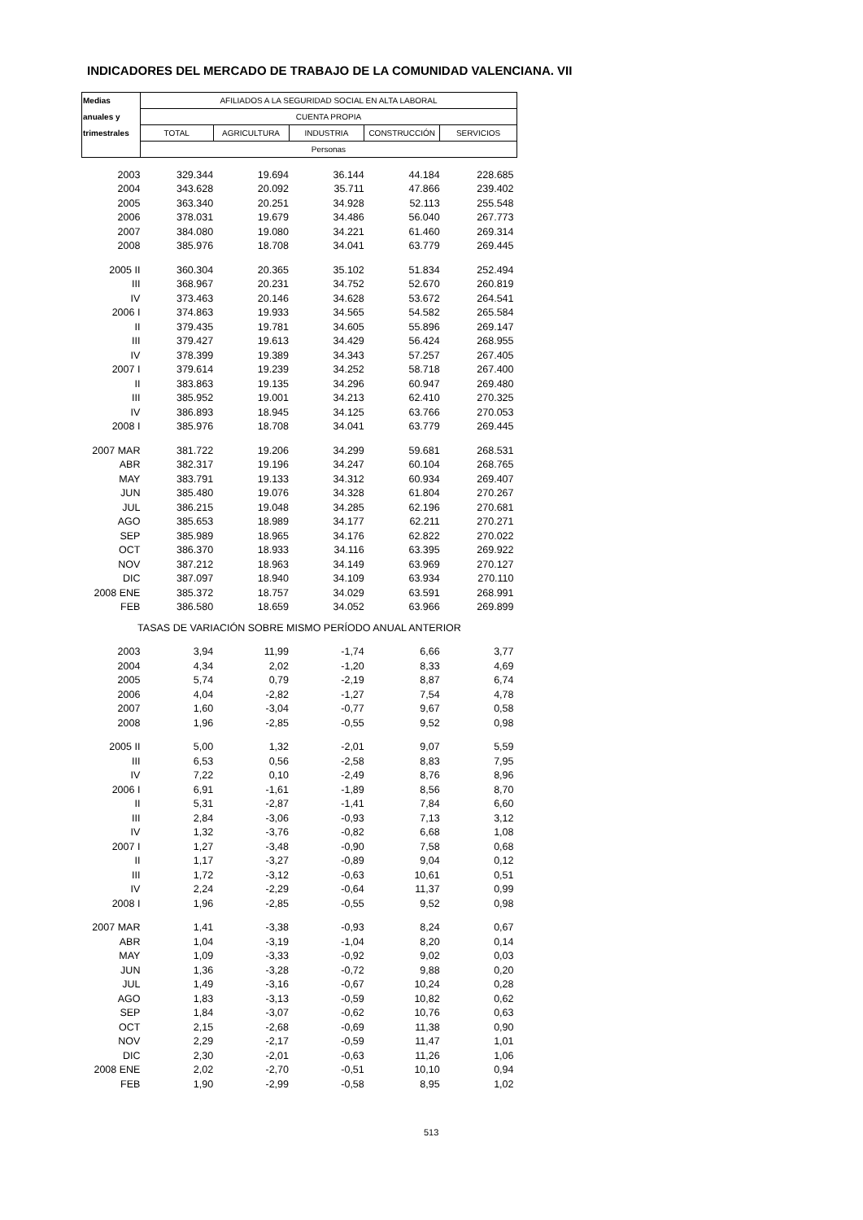INDICADORES DEL MERCADO DE TRABAJO DE LA COMUNIDAD VALENCIANA. VII
| Medias | AFILIADOS A LA SEGURIDAD SOCIAL EN ALTA LABORAL | | | | |
| --- | --- | --- | --- | --- | --- |
| anuales y | CUENTA PROPIA | | | | |
| trimestrales | TOTAL | AGRICULTURA | INDUSTRIA | CONSTRUCCIÓN | SERVICIOS |
| | Personas | | | | |
| 2003 | 329.344 | 19.694 | 36.144 | 44.184 | 228.685 |
| 2004 | 343.628 | 20.092 | 35.711 | 47.866 | 239.402 |
| 2005 | 363.340 | 20.251 | 34.928 | 52.113 | 255.548 |
| 2006 | 378.031 | 19.679 | 34.486 | 56.040 | 267.773 |
| 2007 | 384.080 | 19.080 | 34.221 | 61.460 | 269.314 |
| 2008 | 385.976 | 18.708 | 34.041 | 63.779 | 269.445 |
| 2005 II | 360.304 | 20.365 | 35.102 | 51.834 | 252.494 |
| III | 368.967 | 20.231 | 34.752 | 52.670 | 260.819 |
| IV | 373.463 | 20.146 | 34.628 | 53.672 | 264.541 |
| 2006 I | 374.863 | 19.933 | 34.565 | 54.582 | 265.584 |
| II | 379.435 | 19.781 | 34.605 | 55.896 | 269.147 |
| III | 379.427 | 19.613 | 34.429 | 56.424 | 268.955 |
| IV | 378.399 | 19.389 | 34.343 | 57.257 | 267.405 |
| 2007 I | 379.614 | 19.239 | 34.252 | 58.718 | 267.400 |
| II | 383.863 | 19.135 | 34.296 | 60.947 | 269.480 |
| III | 385.952 | 19.001 | 34.213 | 62.410 | 270.325 |
| IV | 386.893 | 18.945 | 34.125 | 63.766 | 270.053 |
| 2008 I | 385.976 | 18.708 | 34.041 | 63.779 | 269.445 |
| 2007 MAR | 381.722 | 19.206 | 34.299 | 59.681 | 268.531 |
| ABR | 382.317 | 19.196 | 34.247 | 60.104 | 268.765 |
| MAY | 383.791 | 19.133 | 34.312 | 60.934 | 269.407 |
| JUN | 385.480 | 19.076 | 34.328 | 61.804 | 270.267 |
| JUL | 386.215 | 19.048 | 34.285 | 62.196 | 270.681 |
| AGO | 385.653 | 18.989 | 34.177 | 62.211 | 270.271 |
| SEP | 385.989 | 18.965 | 34.176 | 62.822 | 270.022 |
| OCT | 386.370 | 18.933 | 34.116 | 63.395 | 269.922 |
| NOV | 387.212 | 18.963 | 34.149 | 63.969 | 270.127 |
| DIC | 387.097 | 18.940 | 34.109 | 63.934 | 270.110 |
| 2008 ENE | 385.372 | 18.757 | 34.029 | 63.591 | 268.991 |
| FEB | 386.580 | 18.659 | 34.052 | 63.966 | 269.899 |
| TASAS DE VARIACIÓN SOBRE MISMO PERÍODO ANUAL ANTERIOR | | | | | |
| 2003 | 3,94 | 11,99 | -1,74 | 6,66 | 3,77 |
| 2004 | 4,34 | 2,02 | -1,20 | 8,33 | 4,69 |
| 2005 | 5,74 | 0,79 | -2,19 | 8,87 | 6,74 |
| 2006 | 4,04 | -2,82 | -1,27 | 7,54 | 4,78 |
| 2007 | 1,60 | -3,04 | -0,77 | 9,67 | 0,58 |
| 2008 | 1,96 | -2,85 | -0,55 | 9,52 | 0,98 |
| 2005 II | 5,00 | 1,32 | -2,01 | 9,07 | 5,59 |
| III | 6,53 | 0,56 | -2,58 | 8,83 | 7,95 |
| IV | 7,22 | 0,10 | -2,49 | 8,76 | 8,96 |
| 2006 I | 6,91 | -1,61 | -1,89 | 8,56 | 8,70 |
| II | 5,31 | -2,87 | -1,41 | 7,84 | 6,60 |
| III | 2,84 | -3,06 | -0,93 | 7,13 | 3,12 |
| IV | 1,32 | -3,76 | -0,82 | 6,68 | 1,08 |
| 2007 I | 1,27 | -3,48 | -0,90 | 7,58 | 0,68 |
| II | 1,17 | -3,27 | -0,89 | 9,04 | 0,12 |
| III | 1,72 | -3,12 | -0,63 | 10,61 | 0,51 |
| IV | 2,24 | -2,29 | -0,64 | 11,37 | 0,99 |
| 2008 I | 1,96 | -2,85 | -0,55 | 9,52 | 0,98 |
| 2007 MAR | 1,41 | -3,38 | -0,93 | 8,24 | 0,67 |
| ABR | 1,04 | -3,19 | -1,04 | 8,20 | 0,14 |
| MAY | 1,09 | -3,33 | -0,92 | 9,02 | 0,03 |
| JUN | 1,36 | -3,28 | -0,72 | 9,88 | 0,20 |
| JUL | 1,49 | -3,16 | -0,67 | 10,24 | 0,28 |
| AGO | 1,83 | -3,13 | -0,59 | 10,82 | 0,62 |
| SEP | 1,84 | -3,07 | -0,62 | 10,76 | 0,63 |
| OCT | 2,15 | -2,68 | -0,69 | 11,38 | 0,90 |
| NOV | 2,29 | -2,17 | -0,59 | 11,47 | 1,01 |
| DIC | 2,30 | -2,01 | -0,63 | 11,26 | 1,06 |
| 2008 ENE | 2,02 | -2,70 | -0,51 | 10,10 | 0,94 |
| FEB | 1,90 | -2,99 | -0,58 | 8,95 | 1,02 |
513